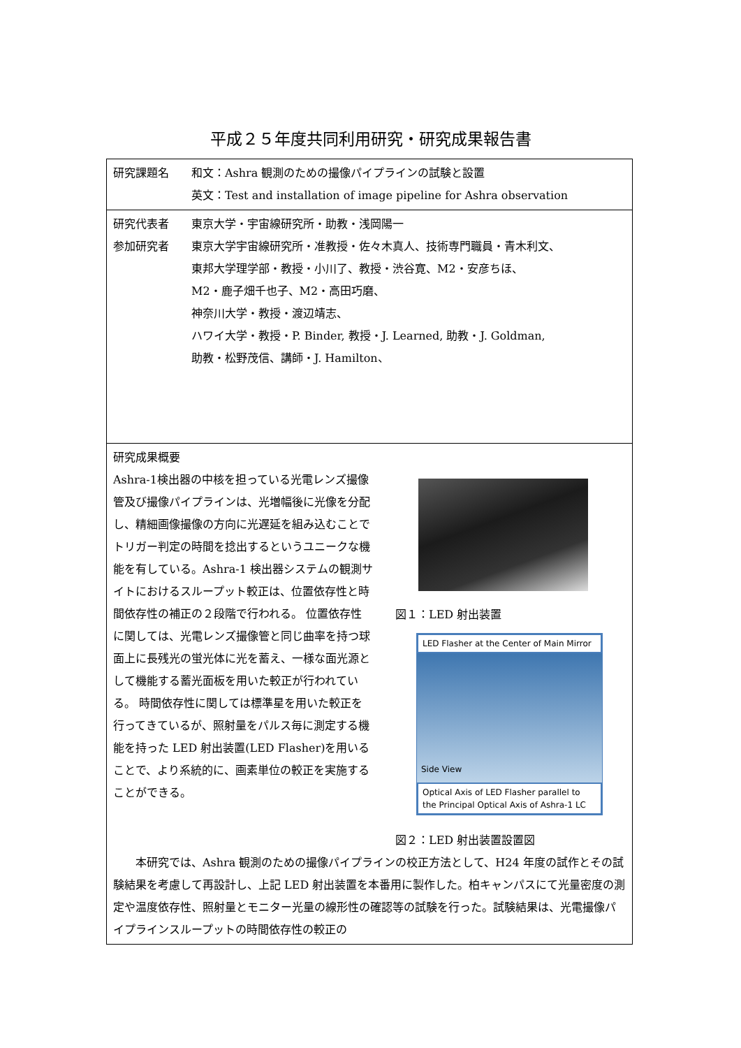平成２５年度共同利用研究・研究成果報告書
| 研究課題名 和文：Ashra 観測のための撮像パイプラインの試験と設置 英文：Test and installation of image pipeline for Ashra observation |
| 研究代表者 東京大学・宇宙線研究所・助教・浅岡陽一 参加研究者 東京大学宇宙線研究所・准教授・佐々木真人、技術専門職員・青木利文、 東邦大学理学部・教授・小川了、教授・渋谷寛、M2・安彦ちほ、 M2・鹿子畑千也子、M2・高田巧磨、 神奈川大学・教授・渡辺靖志、 ハワイ大学・教授・P. Binder, 教授・J. Learned, 助教・J. Goldman, 助教・松野茂信、講師・J. Hamilton、 |
| 研究成果概要 Ashra-1検出器の中核を担っている光電レンズ撮像管及び撮像パイプラインは、光増幅後に光像を分配し、精細画像撮像の方向に光遅延を組み込むことでトリガー判定の時間を捻出するというユニークな機能を有している。Ashra-1 検出器システムの観測サイトにおけるスループット較正は、位置依存性と時間依存性の補正の２段階で行われる。 位置依存性に関しては、光電レンズ撮像管と同じ曲率を持つ球面上に長残光の蛍光体に光を蓄え、一様な面光源として機能する蓄光面板を用いた較正が行われている。 時間依存性に関しては標準星を用いた較正を行ってきているが、照射量をパルス毎に測定する機能を持った LED 射出装置(LED Flasher)を用いることで、より系統的に、画素単位の較正を実施することができる。 図１：LED 射出装置 LED Flasher at the Center of Main Mirror Side View Optical Axis of LED Flasher parallel to the Principal Optical Axis of Ashra-1 LC 図２：LED 射出装置設置図 本研究では、Ashra 観測のための撮像パイプラインの校正方法として、H24 年度の試作とその試験結果を考慮して再設計し、上記 LED 射出装置を本番用に製作した。柏キャンパスにて光量密度の測定や温度依存性、照射量とモニター光量の線形性の確認等の試験を行った。試験結果は、光電撮像パイプラインスループットの時間依存性の較正の |